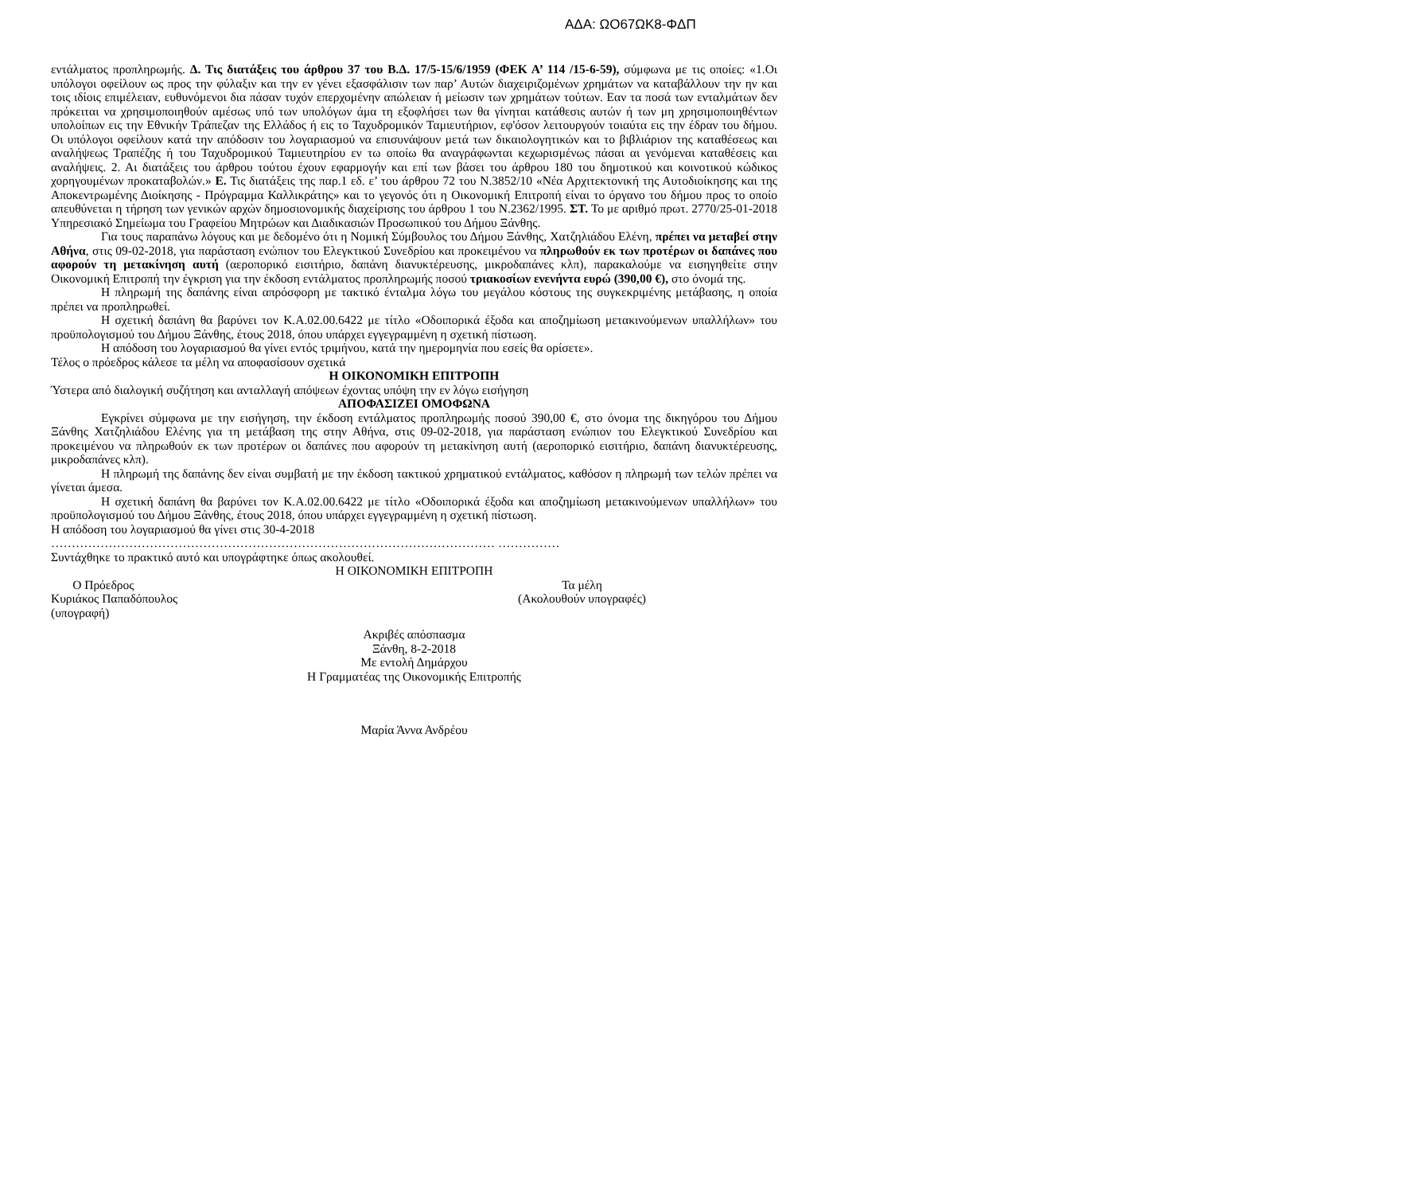ΑΔΑ: ΩΟ67ΩΚ8-ΦΔΠ
εντάλματος προπληρωμής. Δ. Τις διατάξεις του άρθρου 37 του Β.Δ. 17/5-15/6/1959 (ΦΕΚ Α’ 114 /15-6-59), σύμφωνα με τις οποίες: «1.Οι υπόλογοι οφείλουν ως προς την φύλαξιν και την εν γένει εξασφάλισιν των παρ’ Αυτών διαχειριζομένων χρημάτων να καταβάλλουν την ην και τοις ιδίοις επιμέλειαν, ευθυνόμενοι δια πάσαν τυχόν επερχομένην απώλειαν ή μείωσιν των χρημάτων τούτων. Εαν τα ποσά των ενταλμάτων δεν πρόκειται να χρησιμοποιηθούν αμέσως υπό των υπολόγων άμα τη εξοφλήσει των θα γίνηται κατάθεσις αυτών ή των μη χρησιμοποιηθέντων υπολοίπων εις την Εθνικήν Τράπεζαν της Ελλάδος ή εις το Ταχυδρομικόν Ταμιευτήριον, εφ'όσον λειτουργούν τοιαύτα εις την έδραν του δήμου. Οι υπόλογοι οφείλουν κατά την απόδοσιν του λογαριασμού να επισυνάψουν μετά των δικαιολογητικών και το βιβλιάριον της καταθέσεως και αναλήψεως Τραπέζης ή του Ταχυδρομικού Ταμιευτηρίου εν τω οποίω θα αναγράφωνται κεχωρισμένως πάσαι αι γενόμεναι καταθέσεις και αναλήψεις. 2. Αι διατάξεις του άρθρου τούτου έχουν εφαρμογήν και επί των βάσει του άρθρου 180 του δημοτικού και κοινοτικού κώδικος χορηγουμένων προκαταβολών.» Ε. Τις διατάξεις της παρ.1 εδ. ε’ του άρθρου 72 του Ν.3852/10 «Νέα Αρχιτεκτονική της Αυτοδιοίκησης και της Αποκεντρωμένης Διοίκησης - Πρόγραμμα Καλλικράτης» και το γεγονός ότι η Οικονομική Επιτροπή είναι το όργανο του δήμου προς το οποίο απευθύνεται η τήρηση των γενικών αρχών δημοσιονομικής διαχείρισης του άρθρου 1 του Ν.2362/1995. ΣΤ. Το με αριθμό πρωτ. 2770/25-01-2018 Υπηρεσιακό Σημείωμα του Γραφείου Μητρώων και Διαδικασιών Προσωπικού του Δήμου Ξάνθης.
Για τους παραπάνω λόγους και με δεδομένο ότι η Νομική Σύμβουλος του Δήμου Ξάνθης, Χατζηλιάδου Ελένη, πρέπει να μεταβεί στην Αθήνα, στις 09-02-2018, για παράσταση ενώπιον του Ελεγκτικού Συνεδρίου και προκειμένου να πληρωθούν εκ των προτέρων οι δαπάνες που αφορούν τη μετακίνηση αυτή (αεροπορικό εισιτήριο, δαπάνη διανυκτέρευσης, μικροδαπάνες κλπ), παρακαλούμε να εισηγηθείτε στην Οικονομική Επιτροπή την έγκριση για την έκδοση εντάλματος προπληρωμής ποσού τριακοσίων ενενήντα ευρώ (390,00 €), στο όνομά της.
Η πληρωμή της δαπάνης είναι απρόσφορη με τακτικό ένταλμα λόγω του μεγάλου κόστους της συγκεκριμένης μετάβασης, η οποία πρέπει να προπληρωθεί.
Η σχετική δαπάνη θα βαρύνει τον Κ.Α.02.00.6422 με τίτλο «Οδοιπορικά έξοδα και αποζημίωση μετακινούμενων υπαλλήλων» του προϋπολογισμού του Δήμου Ξάνθης, έτους 2018, όπου υπάρχει εγγεγραμμένη η σχετική πίστωση.
Η απόδοση του λογαριασμού θα γίνει εντός τριμήνου, κατά την ημερομηνία που εσείς θα ορίσετε».
Τέλος ο πρόεδρος κάλεσε τα μέλη να αποφασίσουν σχετικά
Η ΟΙΚΟΝΟΜΙΚΗ ΕΠΙΤΡΟΠΗ
Ύστερα από διαλογική συζήτηση και ανταλλαγή απόψεων έχοντας υπόψη την εν λόγω εισήγηση
ΑΠΟΦΑΣΙΖΕΙ ΟΜΟΦΩΝΑ
Εγκρίνει σύμφωνα με την εισήγηση, την έκδοση εντάλματος προπληρωμής ποσού 390,00 €, στο όνομα της δικηγόρου του Δήμου Ξάνθης Χατζηλιάδου Ελένης για τη μετάβαση της στην Αθήνα, στις 09-02-2018, για παράσταση ενώπιον του Ελεγκτικού Συνεδρίου και προκειμένου να πληρωθούν εκ των προτέρων οι δαπάνες που αφορούν τη μετακίνηση αυτή (αεροπορικό εισιτήριο, δαπάνη διανυκτέρευσης, μικροδαπάνες κλπ).
Η πληρωμή της δαπάνης δεν είναι συμβατή με την έκδοση τακτικού χρηματικού εντάλματος, καθόσον η πληρωμή των τελών πρέπει να γίνεται άμεσα.
Η σχετική δαπάνη θα βαρύνει τον Κ.Α.02.00.6422 με τίτλο «Οδοιπορικά έξοδα και αποζημίωση μετακινούμενων υπαλλήλων» του προϋπολογισμού του Δήμου Ξάνθης, έτους 2018, όπου υπάρχει εγγεγραμμένη η σχετική πίστωση.
Η απόδοση του λογαριασμού θα γίνει στις 30-4-2018
……………………………………………………………………………………………… ……………
Συντάχθηκε το πρακτικό αυτό και υπογράφτηκε όπως ακολουθεί.
Η ΟΙΚΟΝΟΜΙΚΗ ΕΠΙΤΡΟΠΗ
Ο Πρόεδρος
Κυριάκος Παπαδόπουλος
(υπογραφή)
Τα μέλη
(Ακολουθούν υπογραφές)
Ακριβές απόσπασμα
Ξάνθη, 8-2-2018
Με εντολή Δημάρχου
Η Γραμματέας της Οικονομικής Επιτροπής
Μαρία Άννα Ανδρέου